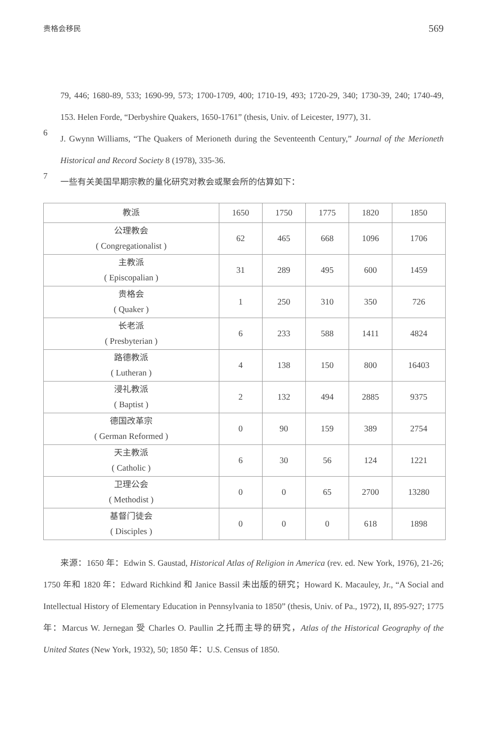贵格会移民 569
79, 446; 1680-89, 533; 1690-99, 573; 1700-1709, 400; 1710-19, 493; 1720-29, 340; 1730-39, 240; 1740-49, 153. Helen Forde, “Derbyshire Quakers, 1650-1761” (thesis, Univ. of Leicester, 1977), 31.
6
J. Gwynn Williams, “The Quakers of Merioneth during the Seventeenth Century,” Journal of the Merioneth Historical and Record Society 8 (1978), 335-36.
7
一些有关美国早期宗教的量化研究对教会或聚会所的估算如下：
| 教派 | 1650 | 1750 | 1775 | 1820 | 1850 |
| --- | --- | --- | --- | --- | --- |
| 公理教会 ( Congregationalist ) | 62 | 465 | 668 | 1096 | 1706 |
| 主教派 ( Episcopalian ) | 31 | 289 | 495 | 600 | 1459 |
| 贵格会 ( Quaker ) | 1 | 250 | 310 | 350 | 726 |
| 长老派 ( Presbyterian ) | 6 | 233 | 588 | 1411 | 4824 |
| 路德教派 ( Lutheran ) | 4 | 138 | 150 | 800 | 16403 |
| 浸礼教派 ( Baptist ) | 2 | 132 | 494 | 2885 | 9375 |
| 德国改革宗 ( German Reformed ) | 0 | 90 | 159 | 389 | 2754 |
| 天主教派 ( Catholic ) | 6 | 30 | 56 | 124 | 1221 |
| 卫理公会 ( Methodist ) | 0 | 0 | 65 | 2700 | 13280 |
| 基督门徒会 ( Disciples ) | 0 | 0 | 0 | 618 | 1898 |
来源：1650 年：Edwin S. Gaustad, Historical Atlas of Religion in America (rev. ed. New York, 1976), 21-26; 1750 年和 1820 年：Edward Richkind 和 Janice Bassil 未出版的研究；Howard K. Macauley, Jr., “A Social and Intellectual History of Elementary Education in Pennsylvania to 1850” (thesis, Univ. of Pa., 1972), II, 895-927; 1775 年：Marcus W. Jernegan 受 Charles O. Paullin 之托而主导的研究，Atlas of the Historical Geography of the United States (New York, 1932), 50; 1850 年：U.S. Census of 1850.